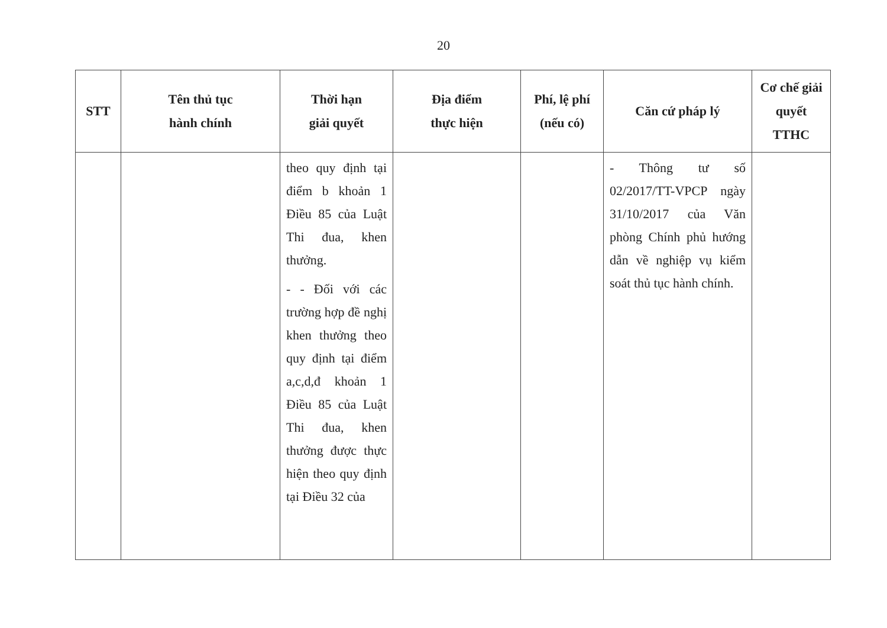20
| STT | Tên thủ tục hành chính | Thời hạn giải quyết | Địa điểm thực hiện | Phí, lệ phí (nếu có) | Căn cứ pháp lý | Cơ chế giải quyết TTHC |
| --- | --- | --- | --- | --- | --- | --- |
| | | theo quy định tại điểm b khoản 1 Điều 85 của Luật Thi đua, khen thưởng. - - Đối với các trường hợp đề nghị khen thưởng theo quy định tại điểm a,c,d,đ khoản 1 Điều 85 của Luật Thi đua, khen thưởng được thực hiện theo quy định tại Điều 32 của | | | - Thông tư số 02/2017/TT-VPCP ngày 31/10/2017 của Văn phòng Chính phủ hướng dẫn về nghiệp vụ kiểm soát thủ tục hành chính. | |